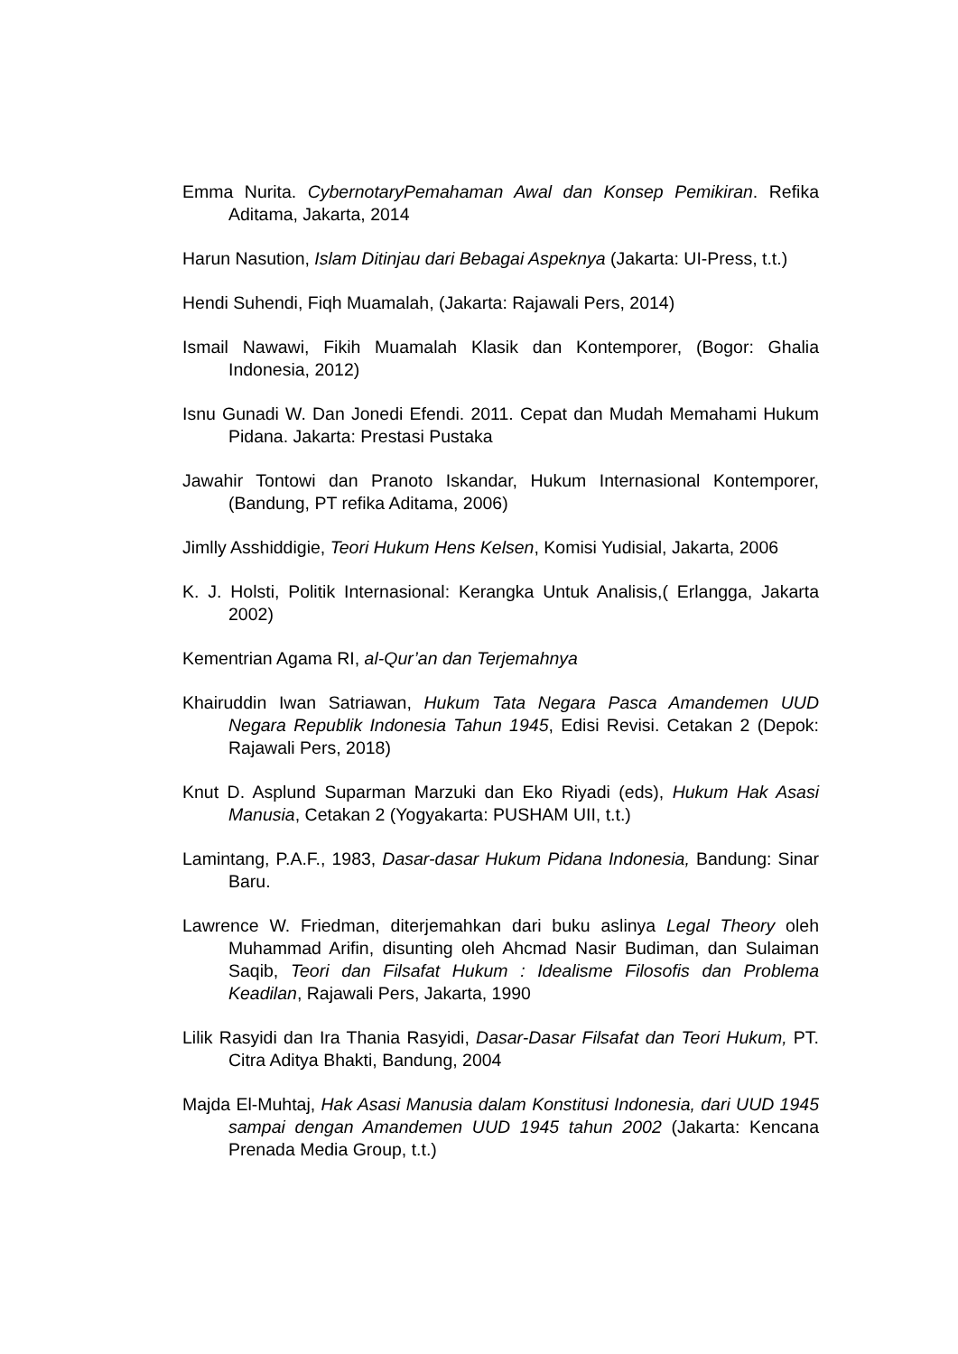Emma Nurita. CybernotaryPemahaman Awal dan Konsep Pemikiran. Refika Aditama, Jakarta, 2014
Harun Nasution, Islam Ditinjau dari Bebagai Aspeknya (Jakarta: UI-Press, t.t.)
Hendi Suhendi, Fiqh Muamalah, (Jakarta: Rajawali Pers, 2014)
Ismail Nawawi, Fikih Muamalah Klasik dan Kontemporer, (Bogor: Ghalia Indonesia, 2012)
Isnu Gunadi W. Dan Jonedi Efendi. 2011. Cepat dan Mudah Memahami Hukum Pidana. Jakarta: Prestasi Pustaka
Jawahir Tontowi dan Pranoto Iskandar, Hukum Internasional Kontemporer, (Bandung, PT refika Aditama, 2006)
Jimlly Asshiddigie, Teori Hukum Hens Kelsen, Komisi Yudisial, Jakarta, 2006
K. J. Holsti, Politik Internasional: Kerangka Untuk Analisis,( Erlangga, Jakarta 2002)
Kementrian Agama RI, al-Qur’an dan Terjemahnya
Khairuddin Iwan Satriawan, Hukum Tata Negara Pasca Amandemen UUD Negara Republik Indonesia Tahun 1945, Edisi Revisi. Cetakan 2 (Depok: Rajawali Pers, 2018)
Knut D. Asplund Suparman Marzuki dan Eko Riyadi (eds), Hukum Hak Asasi Manusia, Cetakan 2 (Yogyakarta: PUSHAM UII, t.t.)
Lamintang, P.A.F., 1983, Dasar-dasar Hukum Pidana Indonesia, Bandung: Sinar Baru.
Lawrence W. Friedman, diterjemahkan dari buku aslinya Legal Theory oleh Muhammad Arifin, disunting oleh Ahcmad Nasir Budiman, dan Sulaiman Saqib, Teori dan Filsafat Hukum : Idealisme Filosofis dan Problema Keadilan, Rajawali Pers, Jakarta, 1990
Lilik Rasyidi dan Ira Thania Rasyidi, Dasar-Dasar Filsafat dan Teori Hukum, PT. Citra Aditya Bhakti, Bandung, 2004
Majda El-Muhtaj, Hak Asasi Manusia dalam Konstitusi Indonesia, dari UUD 1945 sampai dengan Amandemen UUD 1945 tahun 2002 (Jakarta: Kencana Prenada Media Group, t.t.)